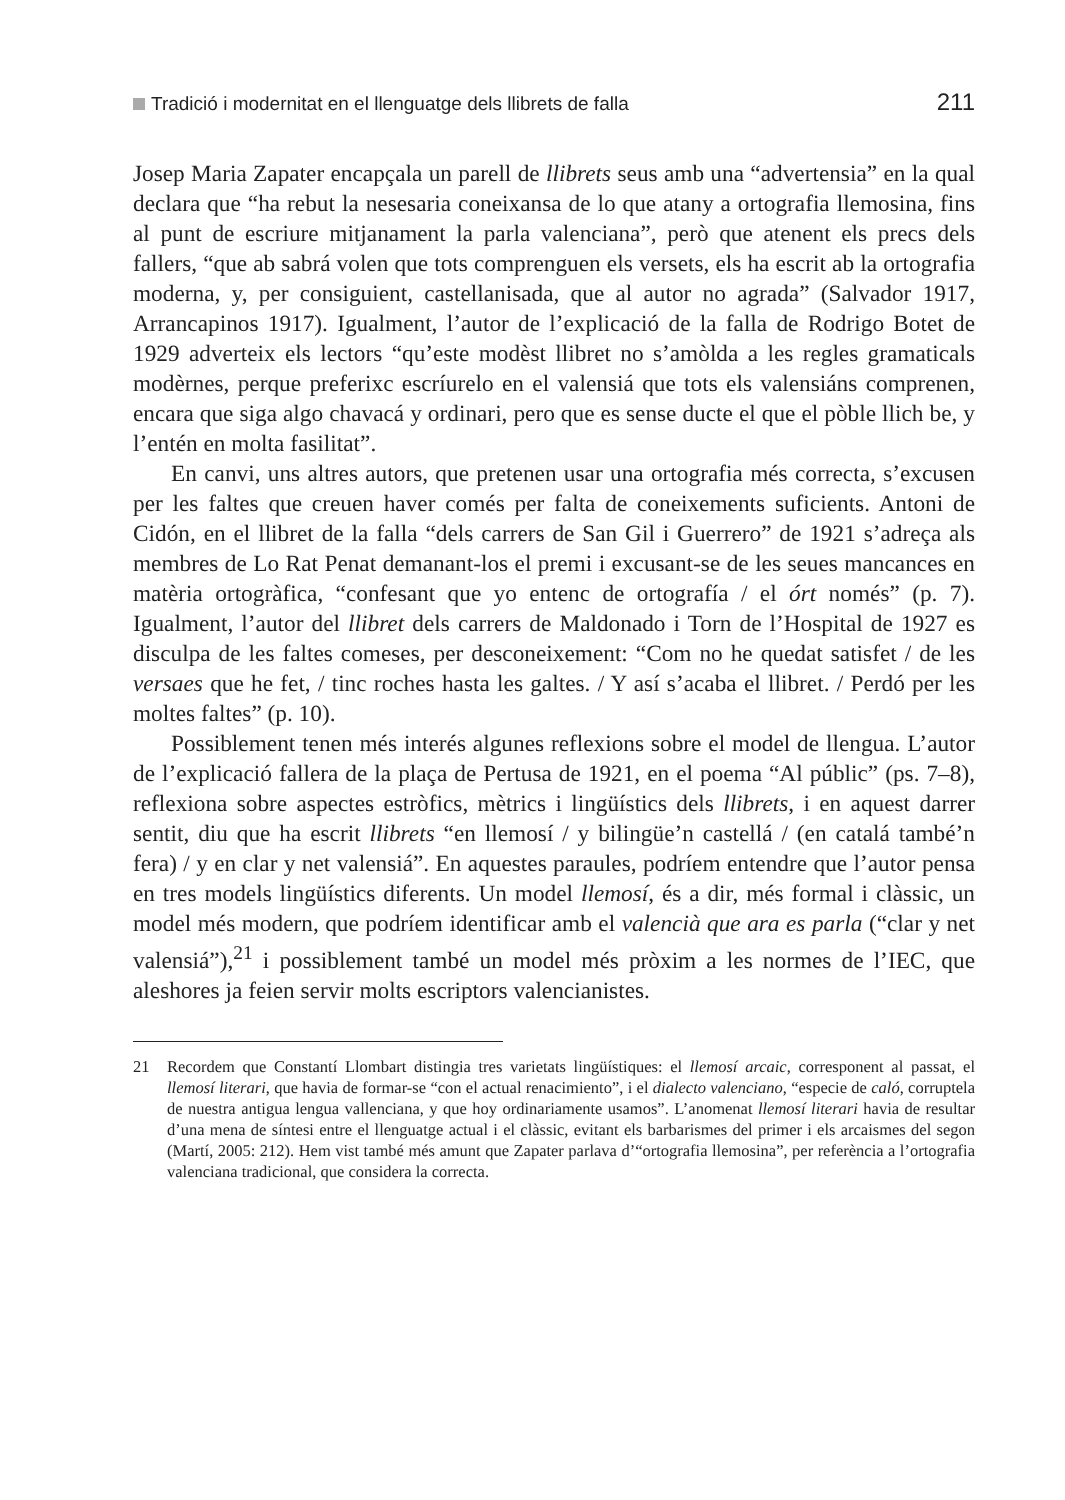Tradició i modernitat en el llenguatge dels llibrets de falla 211
Josep Maria Zapater encapçala un parell de llibrets seus amb una “advertensia” en la qual declara que “ha rebut la nesesaria coneixansa de lo que atany a ortografia llemosina, fins al punt de escriure mitjanament la parla valenciana”, però que atenent els precs dels fallers, “que ab sabrá volen que tots comprenguen els versets, els ha escrit ab la ortografia moderna, y, per consiguient, castellanisada, que al autor no agrada” (Salvador 1917, Arrancapinos 1917). Igualment, l’autor de l’explicació de la falla de Rodrigo Botet de 1929 adverteix els lectors “qu’este modèst llibret no s’amòlda a les regles gramaticals modèrnes, perque preferixc escríurelo en el valensiá que tots els valensiáns comprenen, encara que siga algo chavacá y ordinari, pero que es sense ducte el que el pòble llich be, y l’entén en molta fasilitat”.
En canvi, uns altres autors, que pretenen usar una ortografia més correcta, s’excusen per les faltes que creuen haver comés per falta de coneixements suficients. Antoni de Cidón, en el llibret de la falla “dels carrers de San Gil i Guerrero” de 1921 s’adreça als membres de Lo Rat Penat demanant-los el premi i excusant-se de les seues mancances en matèria ortogràfica, “confesant que yo entenc de ortografía / el órt només” (p. 7). Igualment, l’autor del llibret dels carrers de Maldonado i Torn de l’Hospital de 1927 es disculpa de les faltes comeses, per desconeixement: “Com no he quedat satisfet / de les versaes que he fet, / tinc roches hasta les galtes. / Y así s’acaba el llibret. / Perdó per les moltes faltes” (p. 10).
Possiblement tenen més interés algunes reflexions sobre el model de llengua. L’autor de l’explicació fallera de la plaça de Pertusa de 1921, en el poema “Al públic” (ps. 7–8), reflexiona sobre aspectes estròfics, mètrics i lingüístics dels llibrets, i en aquest darrer sentit, diu que ha escrit llibrets “en llemosí / y bilingüe’n castellá / (en catalá també’n fera) / y en clar y net valensiá”. En aquestes paraules, podríem entendre que l’autor pensa en tres models lingüístics diferents. Un model llemosí, és a dir, més formal i clàssic, un model més modern, que podríem identificar amb el valencià que ara es parla (“clar y net valensiá”),<sup>21</sup> i possiblement també un model més pròxim a les normes de l’IEC, que aleshores ja feien servir molts escriptors valencianistes.
21 Recordem que Constantí Llombart distingia tres varietats lingüístiques: el llemosí arcaic, corresponent al passat, el llemosí literari, que havia de formar-se “con el actual renacimiento”, i el dialecto valenciano, “especie de caló, corruptela de nuestra antigua lengua vallenciana, y que hoy ordinariamente usamos”. L’anomenat llemosí literari havia de resultar d’una mena de síntesi entre el llenguatge actual i el clàssic, evitant els barbarismes del primer i els arcaismes del segon (Martí, 2005: 212). Hem vist també més amunt que Zapater parlava d’“ortografia llemosina”, per referència a l’ortografia valenciana tradicional, que considera la correcta.